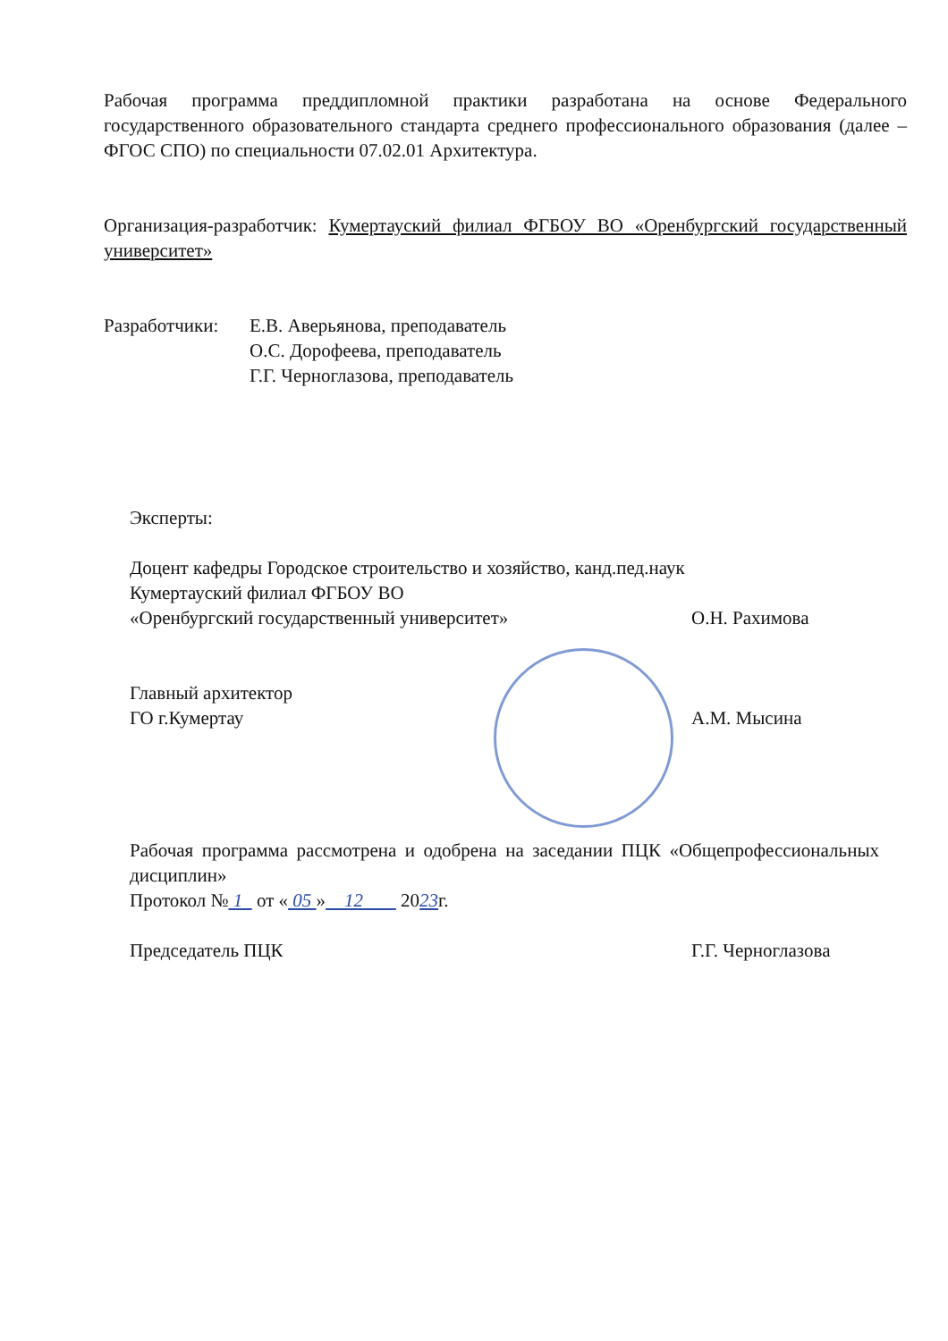Рабочая программа преддипломной практики разработана на основе Федерального государственного образовательного стандарта среднего профессионального образования (далее – ФГОС СПО) по специальности 07.02.01 Архитектура.
Организация-разработчик: Кумертауский филиал ФГБОУ ВО «Оренбургский государственный университет»
Разработчики:
Е.В. Аверьянова, преподаватель
О.С. Дорофеева, преподаватель
Г.Г. Черноглазова, преподаватель
Эксперты:
Доцент кафедры Городское строительство и хозяйство, канд.пед.наук
Кумертауский филиал ФГБОУ ВО
«Оренбургский государственный университет»
О.Н. Рахимова
Главный архитектор
ГО г.Кумертау
А.М. Мысина
Рабочая программа рассмотрена и одобрена на заседании ПЦК «Общепрофессиональных дисциплин»
Протокол № 1 от « 05 » 12 2023г.
Председатель ПЦК
Г.Г. Черноглазова